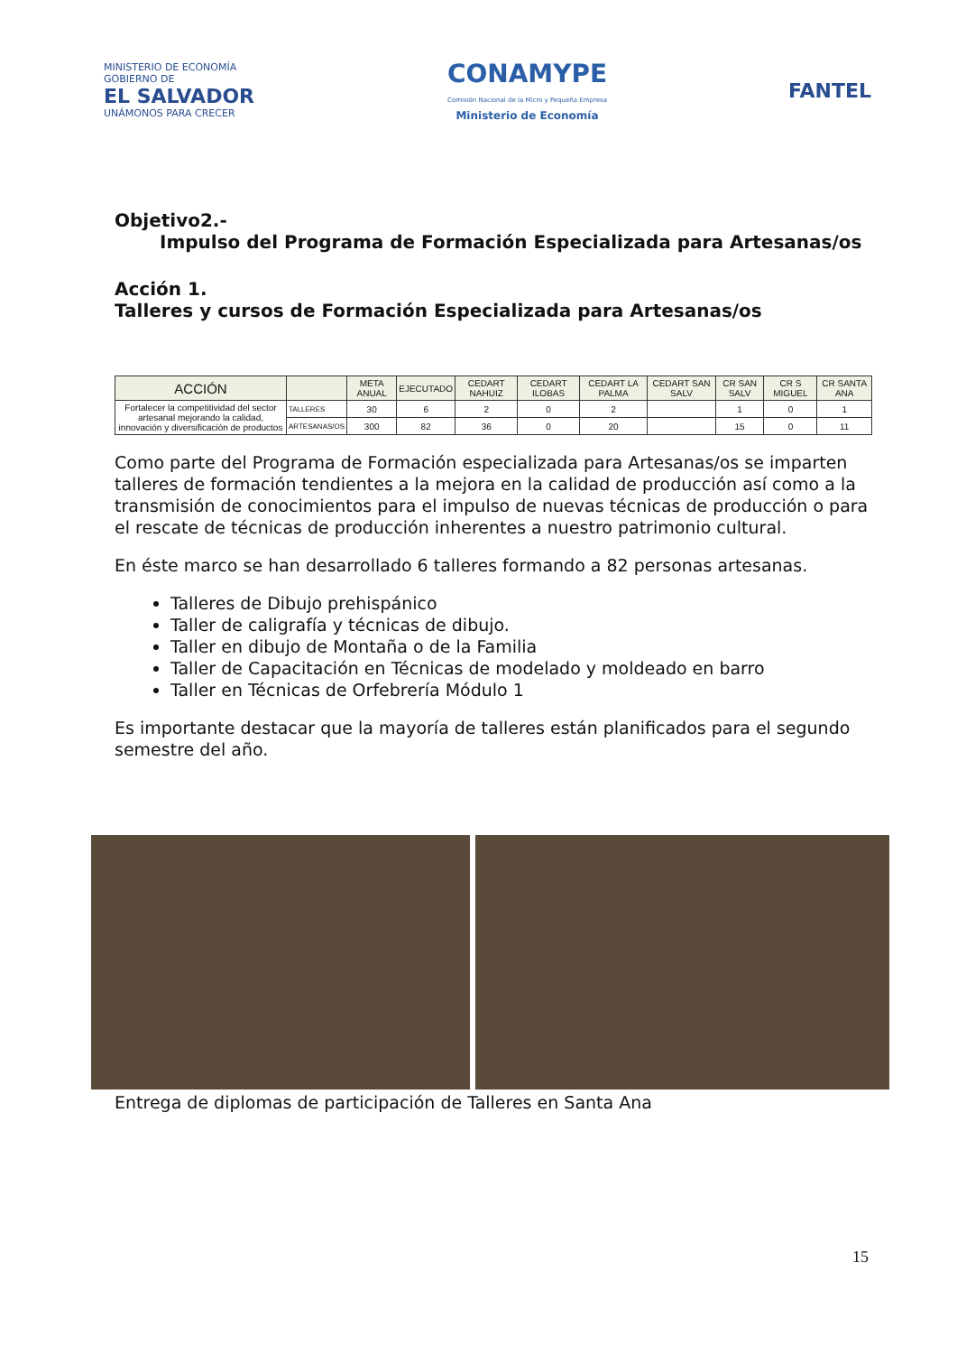MINISTERIO DE ECONOMÍA
GOBIERNO DE
EL SALVADOR
UNÁMONOS PARA CRECER
CONAMYPE
Comisión Nacional de la Micro y Pequeña Empresa
Ministerio de Economía
FANTEL
Objetivo2.-
Impulso del Programa de Formación Especializada para Artesanas/os
Acción 1.
Talleres y cursos de Formación Especializada para Artesanas/os
| ACCIÓN | | META ANUAL | EJECUTADO | CEDART NAHUIZ | CEDART ILOBAS | CEDART LA PALMA | CEDART SAN SALV | CR SAN SALV | CR S MIGUEL | CR SANTA ANA |
| --- | --- | --- | --- | --- | --- | --- | --- | --- | --- | --- |
| Fortalecer la competitividad del sector artesanal mejorando la calidad, innovación y diversificación de productos | TALLERES | 30 | 6 | 2 | 0 | 2 | | 1 | 0 | 1 |
| | ARTESANAS/OS | 300 | 82 | 36 | 0 | 20 | | 15 | 0 | 11 |
Como parte del Programa de Formación especializada para Artesanas/os se imparten talleres de formación tendientes a la mejora en la calidad de producción así como a la transmisión de conocimientos para el impulso de nuevas técnicas de producción o para el rescate de técnicas de producción inherentes a nuestro patrimonio cultural.
En éste marco se han desarrollado 6 talleres formando a 82 personas artesanas.
Talleres de Dibujo prehispánico
Taller de caligrafía y técnicas de dibujo.
Taller en dibujo de Montaña o de la Familia
Taller de Capacitación en Técnicas de modelado y moldeado en barro
Taller en Técnicas de Orfebrería Módulo 1
Es importante destacar que la mayoría de talleres están planificados para el segundo semestre del año.
Entrega de diplomas de participación de Talleres en Santa Ana
15